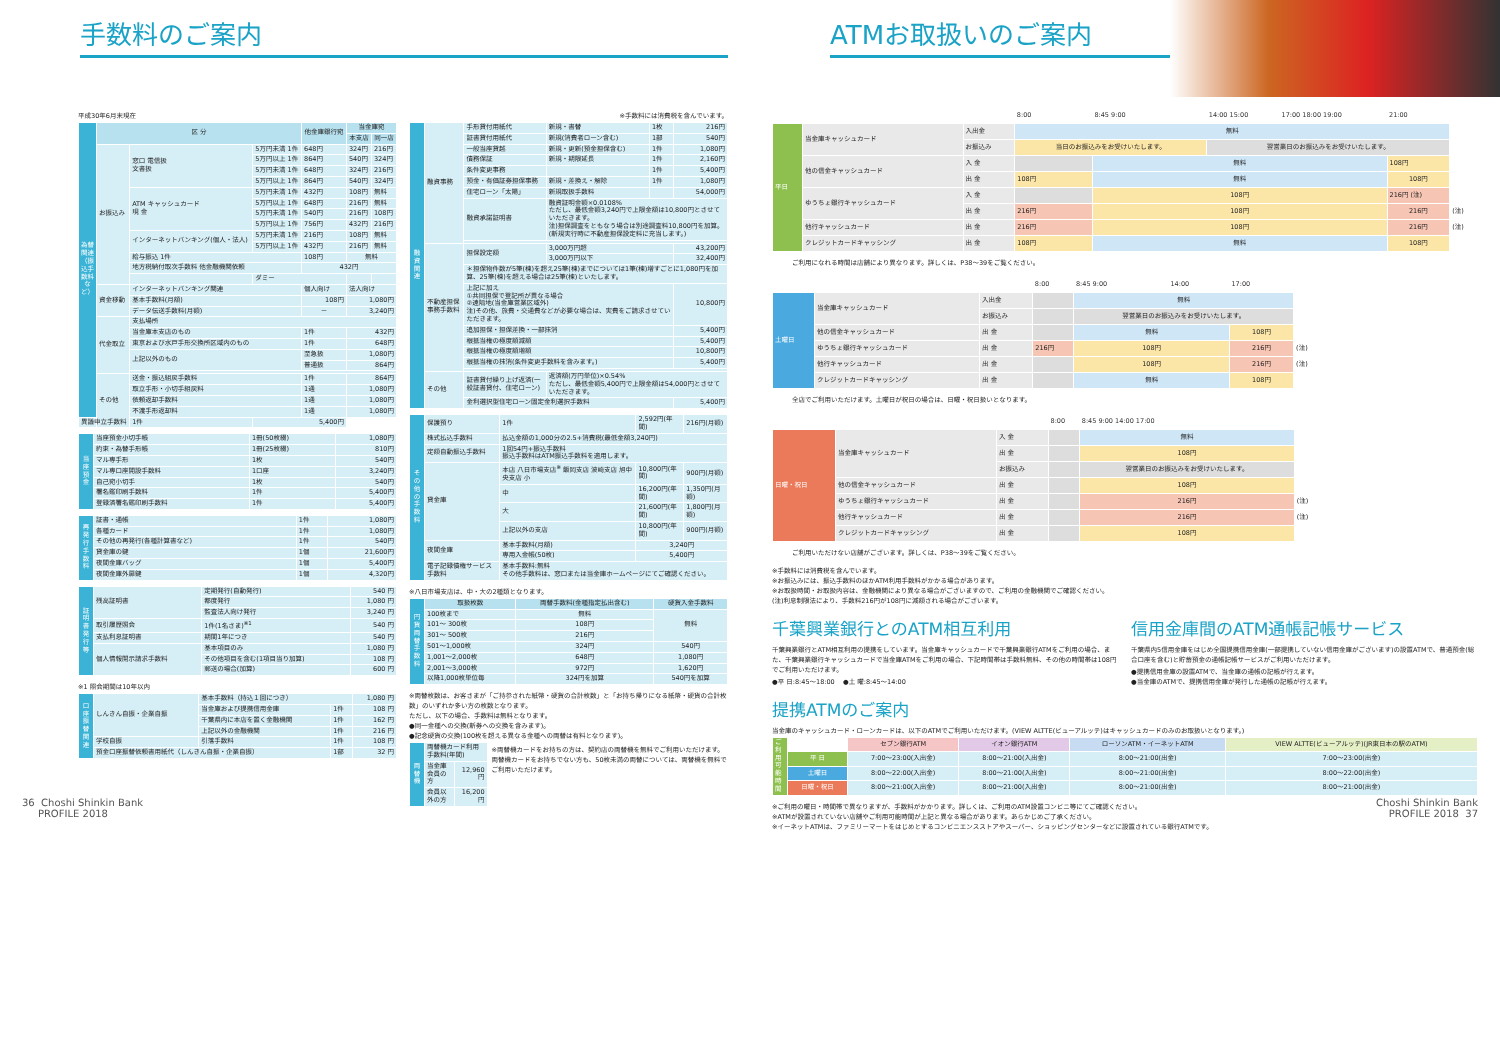手数料のご案内
平成30年6月末現在
| 為替関連（振込手数料など） | 区 分 | | | 他金庫銀行宛 | 当金庫宛 | |
| | | | | | 本支店 | 同一店 |
| | お振込み | 窓口 電信扱 文書扱 | 5万円未満 1件 | 648円 | 324円 | 216円 |
| | | | 5万円以上 1件 | 864円 | 540円 | 324円 |
| | | | 5万円未満 1件 | 648円 | 324円 | 216円 |
| | | | 5万円以上 1件 | 864円 | 540円 | 324円 |
| | | ATM キャッシュカード 現 金 | 5万円未満 1件 | 432円 | 108円 | 無料 |
| | | | 5万円以上 1件 | 648円 | 216円 | 無料 |
| | | | 5万円未満 1件 | 540円 | 216円 | 108円 |
| | | | 5万円以上 1件 | 756円 | 432円 | 216円 |
| | | インターネットバンキング(個人・法人) | 5万円未満 1件 | 216円 | 108円 | 無料 |
| | | | 5万円以上 1件 | 432円 | 216円 | 無料 |
| | | 給与振込 1件 | | 108円 | 無料 | |
| | | 地方税納付取次手数料 他金融機関依頼 | | 432円 | | |
| | | | ダミー | | | |
| | 資金移動 | インターネットバンキング関連 | | 個人向け | 法人向け | |
| | | 基本手数料(月額) | | 108円 | 1,080円 | |
| | | データ伝送手数料(月額) | | － | 3,240円 | |
| | 代金取立 | 支払場所 | | | | |
| | | 当金庫本支店のもの | | 1件 | 432円 | |
| | | 東京および水戸手形交換所区域内のもの | | 1件 | 648円 | |
| | | 上記以外のもの | | 至急扱 | 1,080円 | |
| | | | | 普通扱 | 864円 | |
| | その他 | 送金・振込組戻手数料 | | 1件 | 864円 | |
| | | 取立手形・小切手組戻料 | | 1通 | 1,080円 | |
| | | 依頼返却手数料 | | 1通 | 1,080円 | |
| | | 不渡手形返却料 | | 1通 | 1,080円 | |
| 異議申立手数料 | | 1件 | 5,400円 | | | |
| 当座預金 | 当座預金小切手帳 | 1冊(50枚綴) | 1,080円 |
| | 約束・為替手形帳 | 1冊(25枚綴) | 810円 |
| | マル専手形 | 1枚 | 540円 |
| | マル専口座開設手数料 | 1口座 | 3,240円 |
| | 自己宛小切手 | 1枚 | 540円 |
| | 署名鑑印刷手数料 | 1件 | 5,400円 |
| | 登録済署名鑑印刷手数料 | 1件 | 5,400円 |
| 再発行手数料 | 証書・通帳 | 1件 | 1,080円 |
| | 各種カード | 1件 | 1,080円 |
| | その他の再発行(各種計算書など) | 1件 | 540円 |
| | 貸金庫の鍵 | 1個 | 21,600円 |
| | 夜間金庫バッグ | 1個 | 5,400円 |
| | 夜間金庫外扉鍵 | 1個 | 4,320円 |
| 証明書発行等 | 残高証明書 | 定期発行(自動発行) | 540 円 |
| | | 都度発行 | 1,080 円 |
| | | 監査法人向け発行 | 3,240 円 |
| | 取引履歴照会 | 1件(1名さま)<sup>※1</sup> | 540 円 |
| | 支払利息証明書 | 期間1年につき | 540 円 |
| | 個人情報開示請求手数料 | 基本項目のみ | 1,080 円 |
| | | その他項目を含む(1項目当り加算) | 108 円 |
| | | 郵送の場合(加算) | 600 円 |
※1 照会期間は10年以内
| 口座振替関連 | しんきん自振・企業自振 | 基本手数料（持込１回につき） | | 1,080 円 |
| | | 当金庫および提携信用金庫 | 1件 | 108 円 |
| | | 千葉県内に本店を置く金融機関 | 1件 | 162 円 |
| | | 上記以外の金融機関 | 1件 | 216 円 |
| | 学校自振 | 引落手数料 | 1件 | 108 円 |
| | 預金口座振替依頼書用紙代（しんきん自振・企業自振） | | 1部 | 32 円 |
※手数料には消費税を含んでいます。
| 融資関連 | 融資事務 | 手形貸付用紙代 | 新規・書替 | 1枚 | 216円 |
| | | 証書貸付用紙代 | 新規(消費者ローン含む) | 1部 | 540円 |
| | | 一般当座貸越 | 新規・更新(預金担保含む) | 1件 | 1,080円 |
| | | 債務保証 | 新規・期限延長 | 1件 | 2,160円 |
| | | 条件変更事務 | | 1件 | 5,400円 |
| | | 預金・有価証券担保事務 | 新規・差換え・解除 | 1件 | 1,080円 |
| | | 住宅ローン「太陽」 | 新規取扱手数料 | | 54,000円 |
| | | 融資承諾証明書 | 融資証明金額×0.0108% ただし、最低金額3,240円で上限金額は10,800円とさせていただきます。 注)担保調査をともなう場合は別途調査料10,800円を加算。(新規実行時に不動産担保設定料に充当します。) | | |
| | 不動産担保事務手数料 | 担保設定額 | 3,000万円超 | | 43,200円 |
| | | | 3,000万円以下 | | 32,400円 |
| | | ＊担保物件数が5筆(棟)を超え25筆(棟)までについては1筆(棟)増すごとに1,080円を加算、25筆(棟)を超える場合は25筆(棟)といたします。 | | | |
| | | 上記に加え ①共同担保で登記所が異なる場合 ②遠隔地(当金庫営業区域外) 注)その他、旅費・交通費などが必要な場合は、実費をご請求させていただきます。 | | | 10,800円 |
| | | 追加担保・担保差換・一部抹消 | | | 5,400円 |
| | | 根抵当権の極度額減額 | | | 5,400円 |
| | | 根抵当権の極度額増額 | | | 10,800円 |
| | | 根抵当権の抹消(条件変更手数料を含みます。) | | | 5,400円 |
| | その他 | 証書貸付繰り上げ返済(一般証書貸付、住宅ローン) | 返済額(万円単位)×0.54% ただし、最低金額5,400円で上限金額は54,000円とさせていただきます。 | | |
| | | 金利選択型住宅ローン固定金利選択手数料 | | | 5,400円 |
| その他の手数料 | 保護預り | 1件 | 2,592円(年間) | 216円(月額) |
| | 株式払込手数料 | 払込金額の1,000分の2.5+消費税(最低金額3,240円) | | |
| | 定額自動振込手数料 | 1回54円+振込手数料 振込手数料はATM振込手数料を適用します。 | | |
| | 貸金庫 | 本店 八日市場支店<sup>※</sup> 飯岡支店 波崎支店 旭中央支店 小 | 10,800円(年間) | 900円(月額) |
| | | 中 | 16,200円(年間) | 1,350円(月額) |
| | | 大 | 21,600円(年間) | 1,800円(月額) |
| | | 上記以外の支店 | 10,800円(年間) | 900円(月額) |
| | 夜間金庫 | 基本手数料(月額) | 3,240円 | |
| | | 専用入金帳(50枚) | 5,400円 | |
| | 電子記録債権サービス手数料 | 基本手数料:無料 その他手数料は、窓口または当金庫ホームページにてご確認ください。 | | |
※八日市場支店は、中・大の2種類となります。
| 円貨両替手数料 | 取扱枚数 | 両替手数料(金種指定払出含む) | 硬貨入金手数料 |
| | 100枚まで | 無料 | 無料 |
| | 101～ 300枚 | 108円 | |
| | 301～ 500枚 | 216円 | |
| | 501～1,000枚 | 324円 | 540円 |
| | 1,001～2,000枚 | 648円 | 1,080円 |
| | 2,001～3,000枚 | 972円 | 1,620円 |
| | 以降1,000枚単位毎 | 324円を加算 | 540円を加算 |
※両替枚数は、お客さまが「ご持参された紙幣・硬貨の合計枚数」と「お持ち帰りになる紙幣・硬貨の合計枚数」のいずれか多い方の枚数となります。
ただし、以下の場合、手数料は無料となります。
●同一金種への交換(新券への交換を含みます)。
●記念硬貨の交換(100枚を超える異なる金種への両替は有料となります)。
| 両替機 | 両替機カード利用手数料(年間) | |
| | 当金庫会員の方 | 12,960 円 |
| | 会員以外の方 | 16,200 円 |
※両替機カードをお持ちの方は、契約店の両替機を無料でご利用いただけます。両替機カードをお持ちでない方も、50枚未満の両替については、両替機を無料でご利用いただけます。
36 Choshi Shinkin Bank
PROFILE 2018
ATMお取扱いのご案内
| | | | 8:00 | 8:45 9:00 | 14:00 15:00 | 17:00 18:00 19:00 | 21:00 | |
| 平日 | 当金庫キャッシュカード | 入出金 | 無料 | | | | | |
| | | お振込み | 当日のお振込みをお受けいたします。 | | 翌営業日のお振込みをお受けいたします。 | | | |
| | 他の信金キャッシュカード | 入 金 | | 無料 | | | 108円 | |
| | | 出 金 | 108円 | 無料 | | | 108円 | |
| | ゆうちょ銀行キャッシュカード | 入 金 | | 108円 | | | 216円 (注) | |
| | | 出 金 | 216円 | 108円 | | | 216円 | (注) |
| | 他行キャッシュカード | 出 金 | 216円 | 108円 | | | 216円 | (注) |
| | クレジットカードキャッシング | 出 金 | 108円 | 無料 | | | 108円 | |
ご利用になれる時間は店舗により異なります。詳しくは、P38～39をご覧ください。
| | | | 8:00 | 8:45 9:00 | 14:00 | 17:00 | |
| 土曜日 | 当金庫キャッシュカード | 入出金 | | 無料 | | | |
| | | お振込み | | 翌営業日のお振込みをお受けいたします。 | | | |
| | 他の信金キャッシュカード | 出 金 | | 無料 | | 108円 | |
| | ゆうちょ銀行キャッシュカード | 出 金 | 216円 | 108円 | | 216円 | (注) |
| | 他行キャッシュカード | 出 金 | | 108円 | | 216円 | (注) |
| | クレジットカードキャッシング | 出 金 | | 無料 | | 108円 | |
全店でご利用いただけます。土曜日が祝日の場合は、日曜・祝日扱いとなります。
| | | | 8:00 | 8:45 9:00 14:00 17:00 | |
| 日曜・祝日 | 当金庫キャッシュカード | 入 金 | | 無料 | |
| | | 出 金 | | 108円 | |
| | | お振込み | | 翌営業日のお振込みをお受けいたします。 | |
| | 他の信金キャッシュカード | 出 金 | | 108円 | |
| | ゆうちょ銀行キャッシュカード | 出 金 | | 216円 | (注) |
| | 他行キャッシュカード | 出 金 | | 216円 | (注) |
| | クレジットカードキャッシング | 出 金 | | 108円 | |
ご利用いただけない店舗がございます。詳しくは、P38～39をご覧ください。
※手数料には消費税を含んでいます。
※お振込みには、振込手数料のほかATM利用手数料がかかる場合があります。
※お取扱時間・お取扱内容は、金融機関により異なる場合がございますので、ご利用の金融機関でご確認ください。
(注)利息制限法により、手数料216円が108円に減額される場合がございます。
千葉興業銀行とのATM相互利用
千葉興業銀行とATM相互利用の提携をしています。当金庫キャッシュカードで千葉興業銀行ATMをご利用の場合、また、千葉興業銀行キャッシュカードで当金庫ATMをご利用の場合、下記時間帯は手数料無料、その他の時間帯は108円でご利用いただけます。
●平 日:8:45～18:00 ●土 曜:8:45～14:00
信用金庫間のATM通帳記帳サービス
千葉県内5信用金庫をはじめ全国提携信用金庫(一部提携していない信用金庫がございます)の設置ATMで、普通預金(総合口座を含む)と貯蓄預金の通帳記帳サービスがご利用いただけます。
●提携信用金庫の設置ATMで、当金庫の通帳の記帳が行えます。
●当金庫のATMで、提携信用金庫が発行した通帳の記帳が行えます。
提携ATMのご案内
当金庫のキャッシュカード・ローンカードは、以下のATMでご利用いただけます。(VIEW ALTTE(ビューアルッテ)はキャッシュカードのみのお取扱いとなります。)
| ご利用可能時間 | | セブン銀行ATM | イオン銀行ATM | ローソンATM・イーネットATM | VIEW ALTTE(ビューアルッテ)(JR東日本の駅のATM) |
| | 平 日 | 7:00～23:00(入出金) | 8:00～21:00(入出金) | 8:00～21:00(出金) | 7:00～23:00(出金) |
| | 土曜日 | 8:00～22:00(入出金) | 8:00～21:00(入出金) | 8:00～21:00(出金) | 8:00～22:00(出金) |
| | 日曜・祝日 | 8:00～21:00(入出金) | 8:00～21:00(入出金) | 8:00～21:00(出金) | 8:00～21:00(出金) |
※ご利用の曜日・時間帯で異なりますが、手数料がかかります。詳しくは、ご利用のATM設置コンビニ等にてご確認ください。
※ATMが設置されていない店舗やご利用可能時間が上記と異なる場合があります。あらかじめご了承ください。
※イーネットATMは、ファミリーマートをはじめとするコンビニエンスストアやスーパー、ショッピングセンターなどに設置されている銀行ATMです。
Choshi Shinkin Bank
PROFILE 2018 37